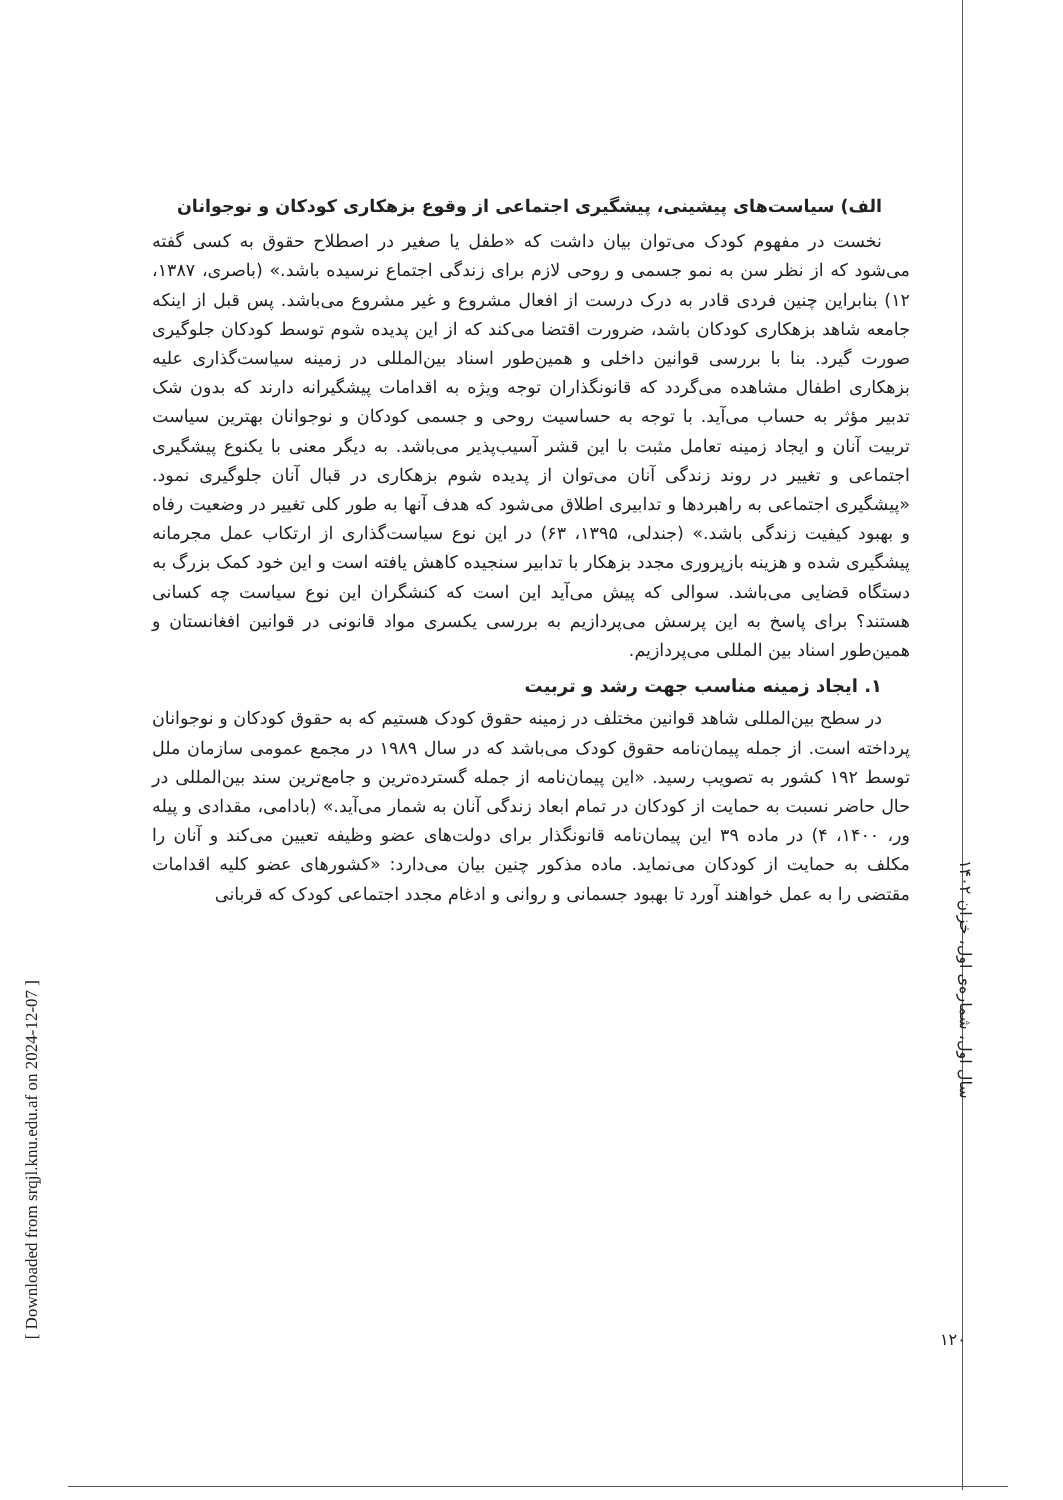الف) سیاست‌های پیشینی، پیشگیری اجتماعی از وقوع بزهکاری کودکان و نوجوانان
نخست در مفهوم کودک می‌توان بیان داشت که «طفل یا صغیر در اصطلاح حقوق به کسی گفته می‌شود که از نظر سن به نمو جسمی و روحی لازم برای زندگی اجتماع نرسیده باشد.» (باصری، ۱۳۸۷، ۱۲) بنابراین چنین فردی قادر به درک درست از افعال مشروع و غیر مشروع می‌باشد. پس قبل از اینکه جامعه شاهد بزهکاری کودکان باشد، ضرورت اقتضا می‌کند که از این پدیده شوم توسط کودکان جلوگیری صورت گیرد. بنا با بررسی قوانین داخلی و همین‌طور اسناد بین‌المللی در زمینه سیاست‌گذاری علیه بزهکاری اطفال مشاهده می‌گردد که قانونگذاران توجه ویژه به اقدامات پیشگیرانه دارند که بدون شک تدبیر مؤثر به حساب می‌آید. با توجه به حساسیت روحی و جسمی کودکان و نوجوانان بهترین سیاست تربیت آنان و ایجاد زمینه تعامل مثبت با این قشر آسیب‌پذیر می‌باشد. به دیگر معنی با یکنوع پیشگیری اجتماعی و تغییر در روند زندگی آنان می‌توان از پدیده شوم بزهکاری در قبال آنان جلوگیری نمود. «پیشگیری اجتماعی به راهبردها و تدابیری اطلاق می‌شود که هدف آنها به طور کلی تغییر در وضعیت رفاه و بهبود کیفیت زندگی باشد.» (جندلی، ۱۳۹۵، ۶۳) در این نوع سیاست‌گذاری از ارتکاب عمل مجرمانه پیشگیری شده و هزینه بازپروری مجدد بزهکار با تدابیر سنجیده کاهش یافته است و این خود کمک بزرگ به دستگاه قضایی می‌باشد. سوالی که پیش می‌آید این است که کنشگران این نوع سیاست چه کسانی هستند؟ برای پاسخ به این پرسش می‌پردازیم به بررسی یکسری مواد قانونی در قوانین افغانستان و همین‌طور اسناد بین المللی می‌پردازیم.
۱. ایجاد زمینه مناسب جهت رشد و تربیت
در سطح بین‌المللی شاهد قوانین مختلف در زمینه حقوق کودک هستیم که به حقوق کودکان و نوجوانان پرداخته است. از جمله پیمان‌نامه حقوق کودک می‌باشد که در سال ۱۹۸۹ در مجمع عمومی سازمان ملل توسط ۱۹۲ کشور به تصویب رسید. «این پیمان‌نامه از جمله گسترده‌ترین و جامع‌ترین سند بین‌المللی در حال حاضر نسبت به حمایت از کودکان در تمام ابعاد زندگی آنان به شمار می‌آید.» (بادامی، مقدادی و پیله ور، ۱۴۰۰، ۴) در ماده ۳۹ این پیمان‌نامه قانونگذار برای دولت‌های عضو وظیفه تعیین می‌کند و آنان را مکلف به حمایت از کودکان می‌نماید. ماده مذکور چنین بیان می‌دارد: «کشورهای عضو کلیه اقدامات مقتضی را به عمل خواهند آورد تا بهبود جسمانی و روانی و ادغام مجدد اجتماعی کودک که قربانی
سال اول، شماره‌ی اول، خزان ۱۴۰۲
۱۲۰
[ Downloaded from srqjl.knu.edu.af on 2024-12-07 ]